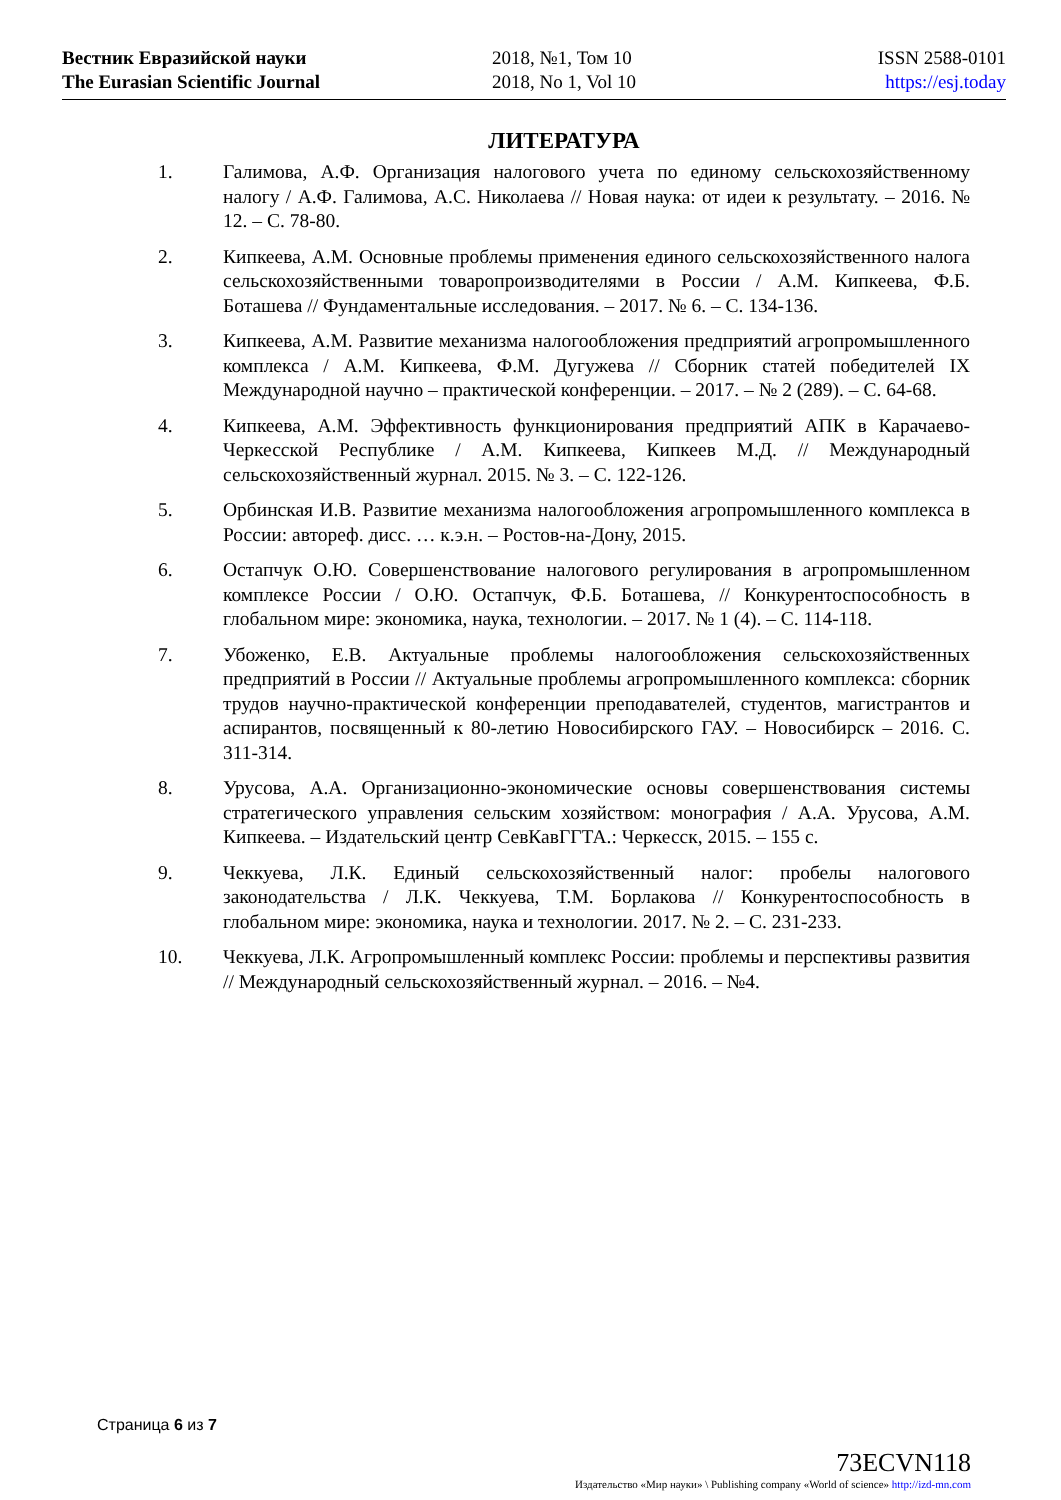Вестник Евразийской науки
The Eurasian Scientific Journal
2018, №1, Том 10
2018, No 1, Vol 10
ISSN 2588-0101
https://esj.today
ЛИТЕРАТУРА
1. Галимова, А.Ф. Организация налогового учета по единому сельскохозяйственному налогу / А.Ф. Галимова, А.С. Николаева // Новая наука: от идеи к результату. – 2016. № 12. – С. 78-80.
2. Кипкеева, А.М. Основные проблемы применения единого сельскохозяйственного налога сельскохозяйственными товаропроизводителями в России / А.М. Кипкеева, Ф.Б. Боташева // Фундаментальные исследования. – 2017. № 6. – С. 134-136.
3. Кипкеева, А.М. Развитие механизма налогообложения предприятий агропромышленного комплекса / А.М. Кипкеева, Ф.М. Дугужева // Сборник статей победителей IX Международной научно – практической конференции. – 2017. – № 2 (289). – С. 64-68.
4. Кипкеева, А.М. Эффективность функционирования предприятий АПК в Карачаево-Черкесской Республике / А.М. Кипкеева, Кипкеев М.Д. // Международный сельскохозяйственный журнал. 2015. № 3. – С. 122-126.
5. Орбинская И.В. Развитие механизма налогообложения агропромышленного комплекса в России: автореф. дисс. … к.э.н. – Ростов-на-Дону, 2015.
6. Остапчук О.Ю. Совершенствование налогового регулирования в агропромышленном комплексе России / О.Ю. Остапчук, Ф.Б. Боташева, // Конкурентоспособность в глобальном мире: экономика, наука, технологии. – 2017. № 1 (4). – С. 114-118.
7. Убоженко, Е.В. Актуальные проблемы налогообложения сельскохозяйственных предприятий в России // Актуальные проблемы агропромышленного комплекса: сборник трудов научно-практической конференции преподавателей, студентов, магистрантов и аспирантов, посвященный к 80-летию Новосибирского ГАУ. – Новосибирск – 2016. С. 311-314.
8. Урусова, А.А. Организационно-экономические основы совершенствования системы стратегического управления сельским хозяйством: монография / А.А. Урусова, А.М. Кипкеева. – Издательский центр СевКавГГТА.: Черкесск, 2015. – 155 с.
9. Чеккуева, Л.К. Единый сельскохозяйственный налог: пробелы налогового законодательства / Л.К. Чеккуева, Т.М. Борлакова // Конкурентоспособность в глобальном мире: экономика, наука и технологии. 2017. № 2. – С. 231-233.
10. Чеккуева, Л.К. Агропромышленный комплекс России: проблемы и перспективы развития // Международный сельскохозяйственный журнал. – 2016. – №4.
Страница 6 из 7
73ECVN118
Издательство «Мир науки» \ Publishing company «World of science» http://izd-mn.com